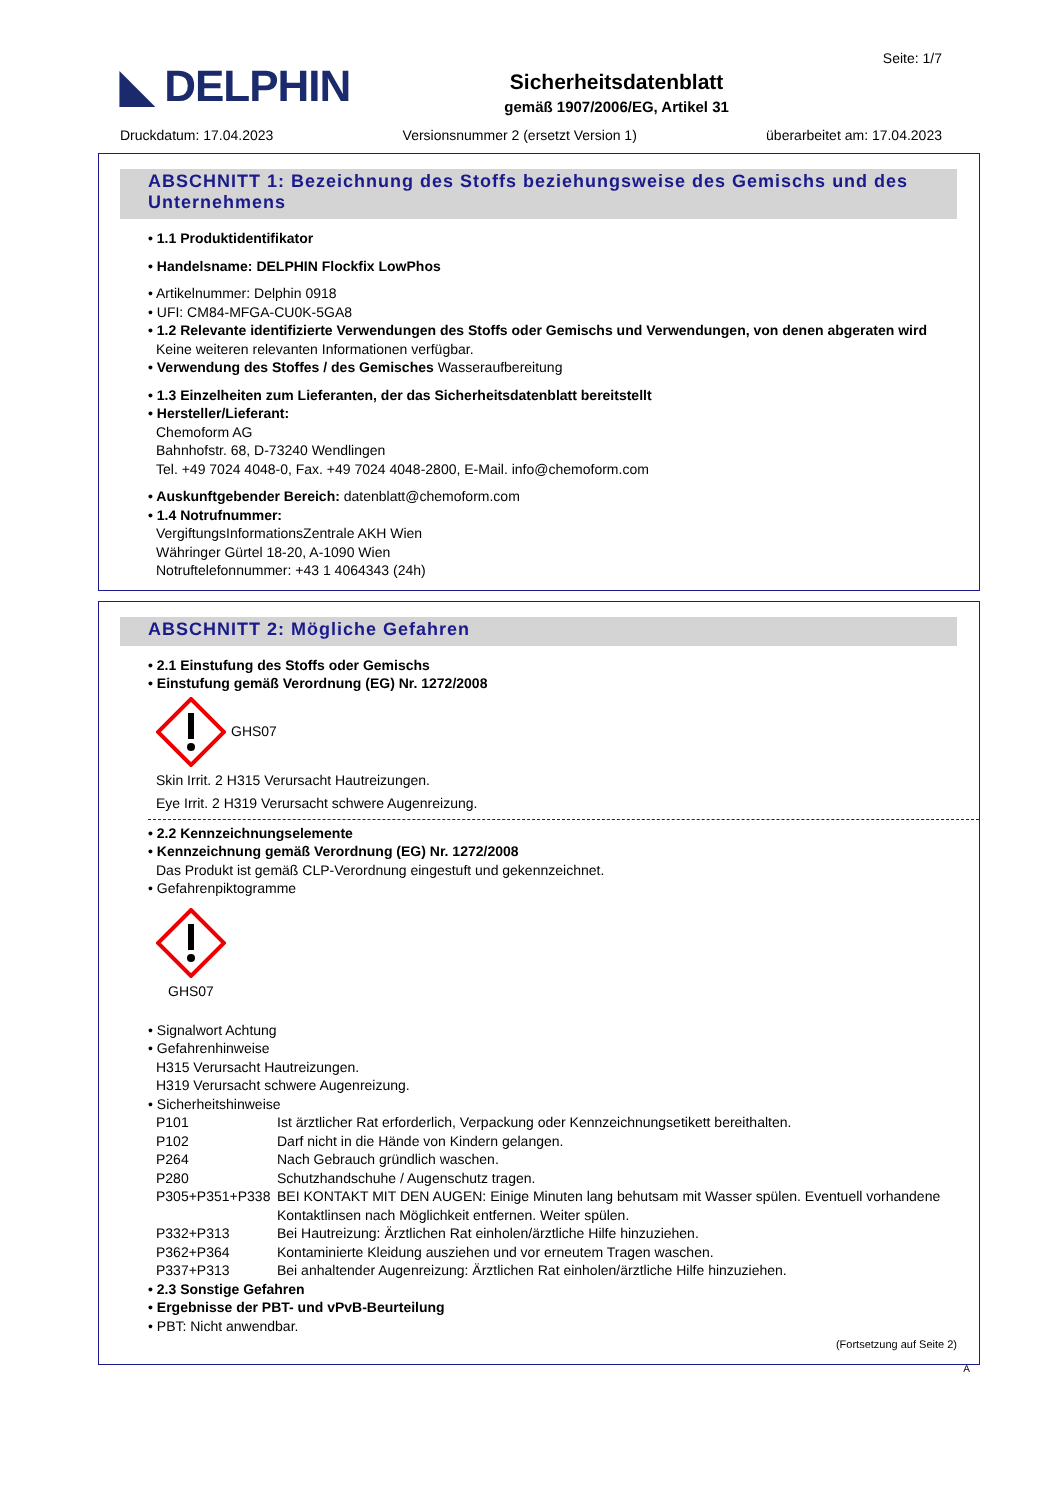◣ DELPHIN
Sicherheitsdatenblatt
gemäß 1907/2006/EG, Artikel 31
Seite: 1/7
Druckdatum: 17.04.2023 Versionsnummer 2 (ersetzt Version 1) überarbeitet am: 17.04.2023
ABSCHNITT 1: Bezeichnung des Stoffs beziehungsweise des Gemischs und des Unternehmens
• 1.1 Produktidentifikator
• Handelsname: DELPHIN Flockfix LowPhos
• Artikelnummer: Delphin 0918
• UFI: CM84-MFGA-CU0K-5GA8
• 1.2 Relevante identifizierte Verwendungen des Stoffs oder Gemischs und Verwendungen, von denen abgeraten wird
Keine weiteren relevanten Informationen verfügbar.
• Verwendung des Stoffes / des Gemisches Wasseraufbereitung
• 1.3 Einzelheiten zum Lieferanten, der das Sicherheitsdatenblatt bereitstellt
• Hersteller/Lieferant:
Chemoform AG
Bahnhofstr. 68, D-73240 Wendlingen
Tel. +49 7024 4048-0, Fax. +49 7024 4048-2800, E-Mail. info@chemoform.com
• Auskunftgebender Bereich: datenblatt@chemoform.com
• 1.4 Notrufnummer:
VergiftungsInformationsZentrale AKH Wien
Währinger Gürtel 18-20, A-1090 Wien
Notruftelefonnummer: +43 1 4064343 (24h)
ABSCHNITT 2: Mögliche Gefahren
• 2.1 Einstufung des Stoffs oder Gemischs
• Einstufung gemäß Verordnung (EG) Nr. 1272/2008
GHS07
Skin Irrit. 2 H315 Verursacht Hautreizungen.
Eye Irrit. 2 H319 Verursacht schwere Augenreizung.
• 2.2 Kennzeichnungselemente
• Kennzeichnung gemäß Verordnung (EG) Nr. 1272/2008
Das Produkt ist gemäß CLP-Verordnung eingestuft und gekennzeichnet.
• Gefahrenpiktogramme
GHS07
• Signalwort Achtung
• Gefahrenhinweise
H315 Verursacht Hautreizungen.
H319 Verursacht schwere Augenreizung.
• Sicherheitshinweise
P101 Ist ärztlicher Rat erforderlich, Verpackung oder Kennzeichnungsetikett bereithalten.
P102 Darf nicht in die Hände von Kindern gelangen.
P264 Nach Gebrauch gründlich waschen.
P280 Schutzhandschuhe / Augenschutz tragen.
P305+P351+P338 BEI KONTAKT MIT DEN AUGEN: Einige Minuten lang behutsam mit Wasser spülen. Eventuell vorhandene Kontaktlinsen nach Möglichkeit entfernen. Weiter spülen.
P332+P313 Bei Hautreizung: Ärztlichen Rat einholen/ärztliche Hilfe hinzuziehen.
P362+P364 Kontaminierte Kleidung ausziehen und vor erneutem Tragen waschen.
P337+P313 Bei anhaltender Augenreizung: Ärztlichen Rat einholen/ärztliche Hilfe hinzuziehen.
• 2.3 Sonstige Gefahren
• Ergebnisse der PBT- und vPvB-Beurteilung
• PBT: Nicht anwendbar.
(Fortsetzung auf Seite 2)
A